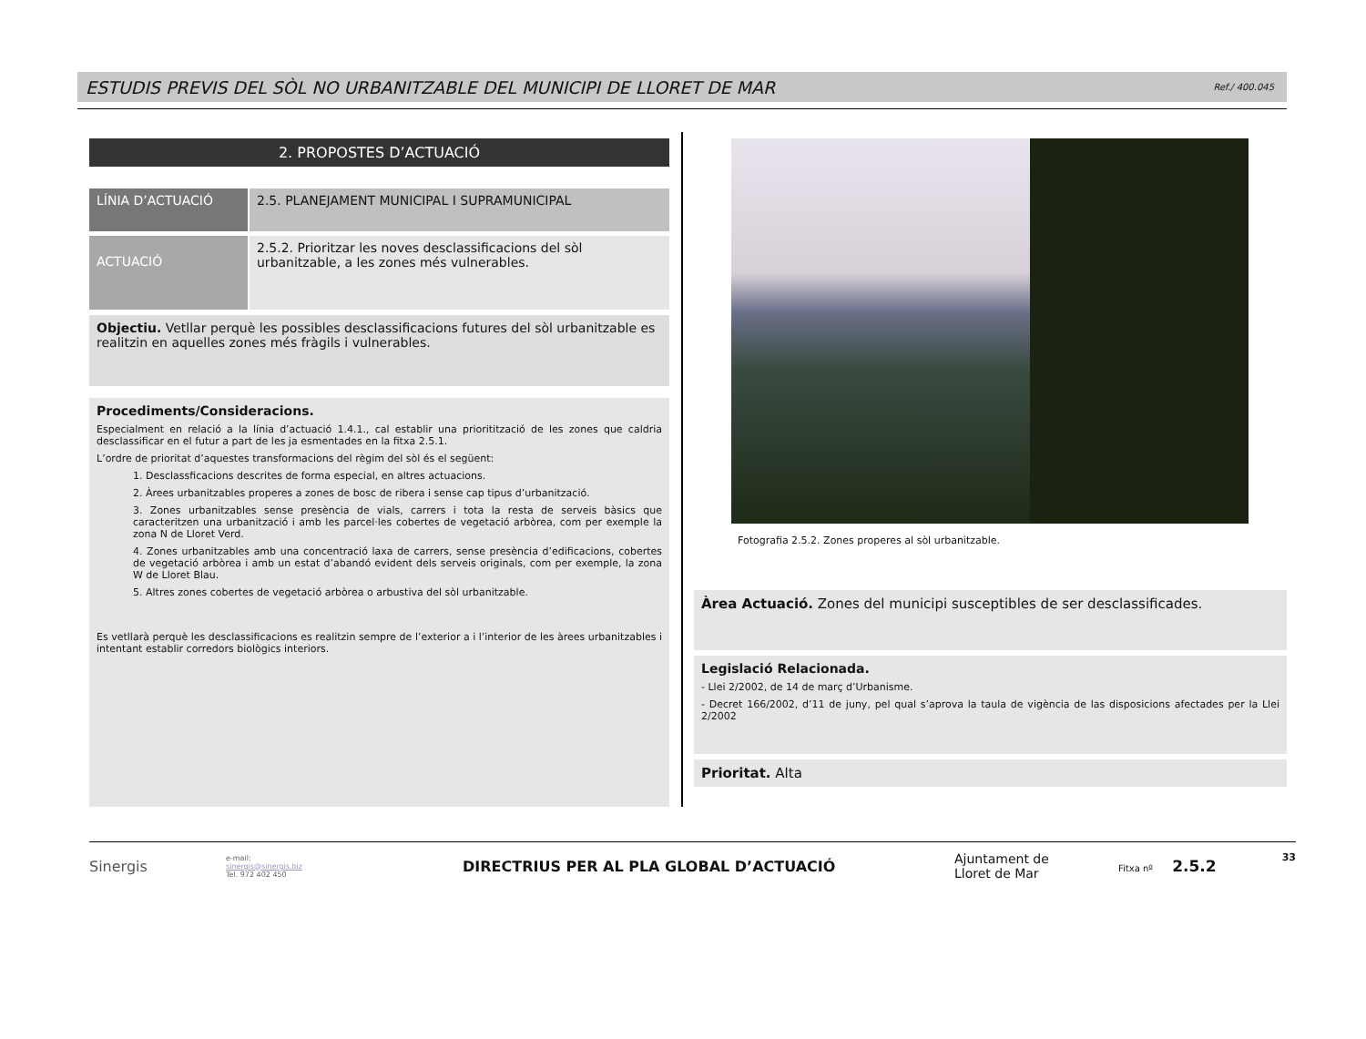ESTUDIS PREVIS DEL SÒL NO URBANITZABLE DEL MUNICIPI DE LLORET DE MAR
Ref./ 400.045
2. PROPOSTES D’ACTUACIÓ
LÍNIA D’ACTUACIÓ
2.5. PLANEJAMENT MUNICIPAL I SUPRAMUNICIPAL
ACTUACIÓ
2.5.2. Prioritzar les noves desclassificacions del sòl urbanitzable, a les zones més vulnerables.
Objectiu. Vetllar perquè les possibles desclassificacions futures del sòl urbanitzable es realitzin en aquelles zones més fràgils i vulnerables.
Procediments/Consideracions.
Especialment en relació a la línia d’actuació 1.4.1., cal establir una prioritització de les zones que caldria desclassificar en el futur a part de les ja esmentades en la fitxa 2.5.1.
L’ordre de prioritat d’aquestes transformacions del règim del sòl és el següent:
1. Desclassficacions descrites de forma especial, en altres actuacions.
2. Àrees urbanitzables properes a zones de bosc de ribera i sense cap tipus d’urbanització.
3. Zones urbanitzables sense presència de vials, carrers i tota la resta de serveis bàsics que caracteritzen una urbanització i amb les parcel·les cobertes de vegetació arbòrea, com per exemple la zona N de Lloret Verd.
4. Zones urbanitzables amb una concentració laxa de carrers, sense presència d’edificacions, cobertes de vegetació arbòrea i amb un estat d’abandó evident dels serveis originals, com per exemple, la zona W de Lloret Blau.
5. Altres zones cobertes de vegetació arbòrea o arbustiva del sòl urbanitzable.
Es vetllarà perquè les desclassificacions es realitzin sempre de l’exterior a i l’interior de les àrees urbanitzables i intentant establir corredors biològics interiors.
Fotografia 2.5.2. Zones properes al sòl urbanitzable.
Àrea Actuació. Zones del municipi susceptibles de ser desclassificades.
Legislació Relacionada.
- Llei 2/2002, de 14 de març d’Urbanisme.
- Decret 166/2002, d’11 de juny, pel qual s’aprova la taula de vigència de las disposicions afectades per la Llei 2/2002
Prioritat. Alta
Sinergis
e-mail:
sinergis@sinergis.biz
Tel. 972 402 450
DIRECTRIUS PER AL PLA GLOBAL D’ACTUACIÓ
Ajuntament de
Lloret de Mar
Fitxa nº 2.5.2
33